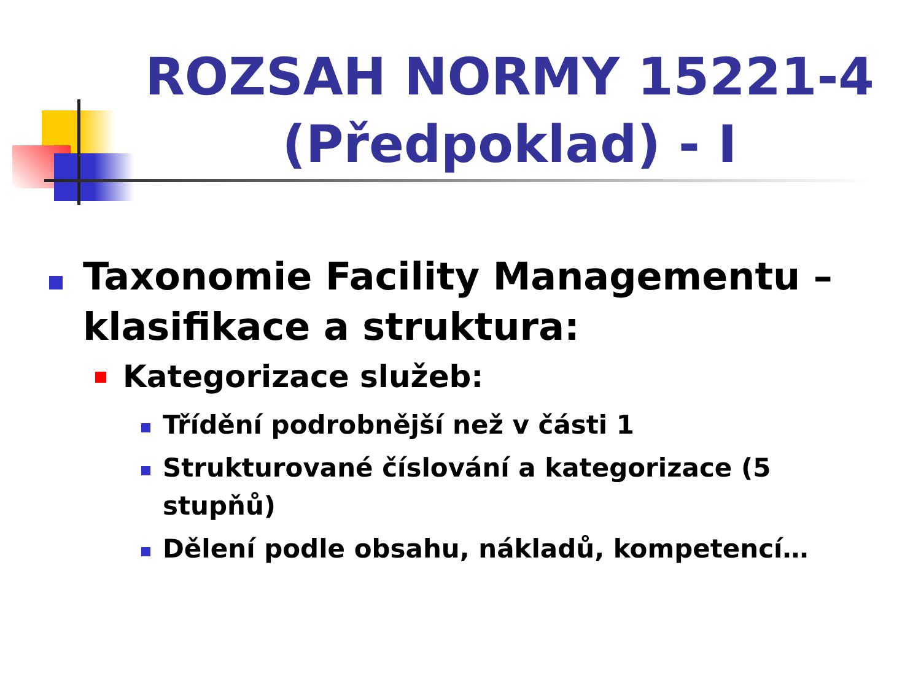ROZSAH NORMY 15221-4 (Předpoklad) - I
Taxonomie Facility Managementu – klasifikace a struktura:
Kategorizace služeb:
Třídění podrobnější než v části 1
Strukturované číslování a kategorizace (5 stupňů)
Dělení podle obsahu, nákladů, kompetencí…